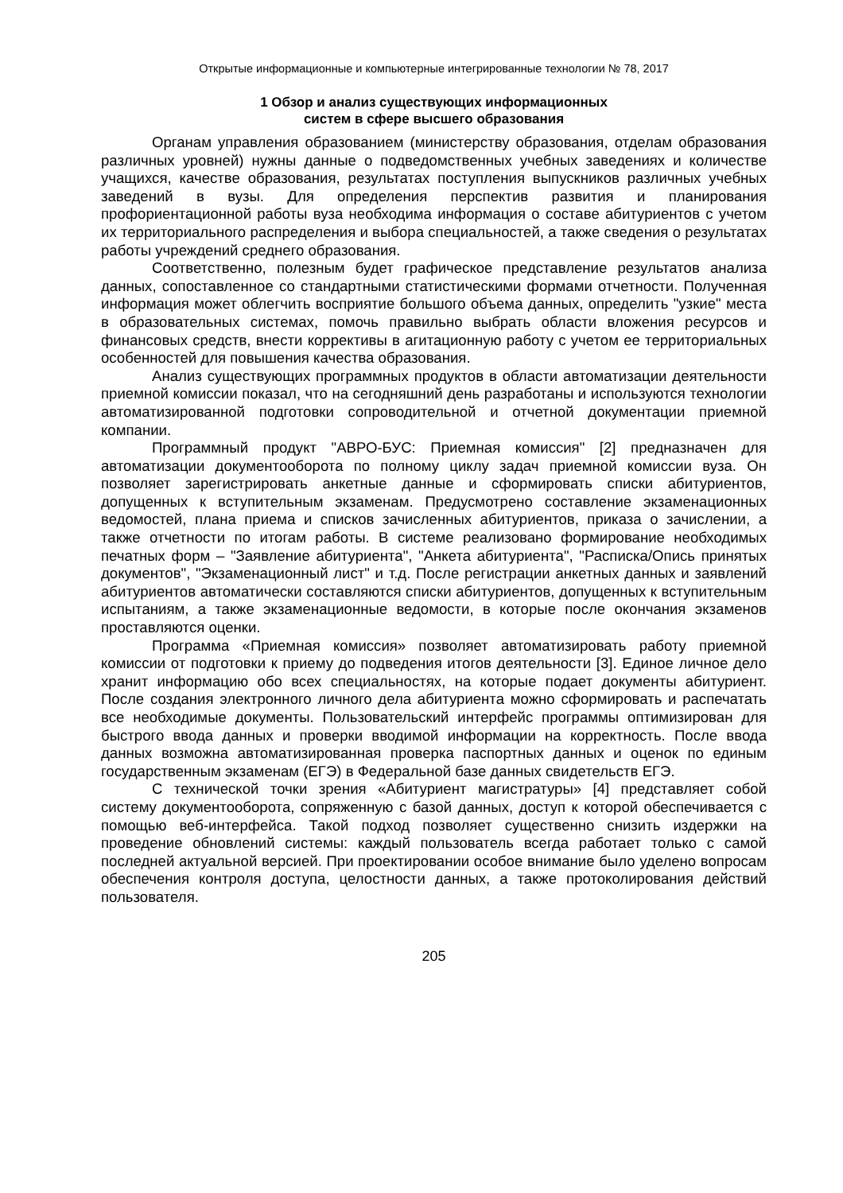Открытые информационные и компьютерные интегрированные технологии № 78, 2017
1 Обзор и анализ существующих информационных
систем в сфере высшего образования
Органам управления образованием (министерству образования, отделам образования различных уровней) нужны данные о подведомственных учебных заведениях и количестве учащихся, качестве образования, результатах поступления выпускников различных учебных заведений в вузы. Для определения перспектив развития и планирования профориентационной работы вуза необходима информация о составе абитуриентов с учетом их территориального распределения и выбора специальностей, а также сведения о результатах работы учреждений среднего образования.
Соответственно, полезным будет графическое представление результатов анализа данных, сопоставленное со стандартными статистическими формами отчетности. Полученная информация может облегчить восприятие большого объема данных, определить "узкие" места в образовательных системах, помочь правильно выбрать области вложения ресурсов и финансовых средств, внести коррективы в агитационную работу с учетом ее территориальных особенностей для повышения качества образования.
Анализ существующих программных продуктов в области автоматизации деятельности приемной комиссии показал, что на сегодняшний день разработаны и используются технологии автоматизированной подготовки сопроводительной и отчетной документации приемной компании.
Программный продукт "АВРО-БУС: Приемная комиссия" [2] предназначен для автоматизации документооборота по полному циклу задач приемной комиссии вуза. Он позволяет зарегистрировать анкетные данные и сформировать списки абитуриентов, допущенных к вступительным экзаменам. Предусмотрено составление экзаменационных ведомостей, плана приема и списков зачисленных абитуриентов, приказа о зачислении, а также отчетности по итогам работы. В системе реализовано формирование необходимых печатных форм – "Заявление абитуриента", "Анкета абитуриента", "Расписка/Опись принятых документов", "Экзаменационный лист" и т.д. После регистрации анкетных данных и заявлений абитуриентов автоматически составляются списки абитуриентов, допущенных к вступительным испытаниям, а также экзаменационные ведомости, в которые после окончания экзаменов проставляются оценки.
Программа «Приемная комиссия» позволяет автоматизировать работу приемной комиссии от подготовки к приему до подведения итогов деятельности [3]. Единое личное дело хранит информацию обо всех специальностях, на которые подает документы абитуриент. После создания электронного личного дела абитуриента можно сформировать и распечатать все необходимые документы. Пользовательский интерфейс программы оптимизирован для быстрого ввода данных и проверки вводимой информации на корректность. После ввода данных возможна автоматизированная проверка паспортных данных и оценок по единым государственным экзаменам (ЕГЭ) в Федеральной базе данных свидетельств ЕГЭ.
С технической точки зрения «Абитуриент магистратуры» [4] представляет собой систему документооборота, сопряженную с базой данных, доступ к которой обеспечивается с помощью веб-интерфейса. Такой подход позволяет существенно снизить издержки на проведение обновлений системы: каждый пользователь всегда работает только с самой последней актуальной версией. При проектировании особое внимание было уделено вопросам обеспечения контроля доступа, целостности данных, а также протоколирования действий пользователя.
205